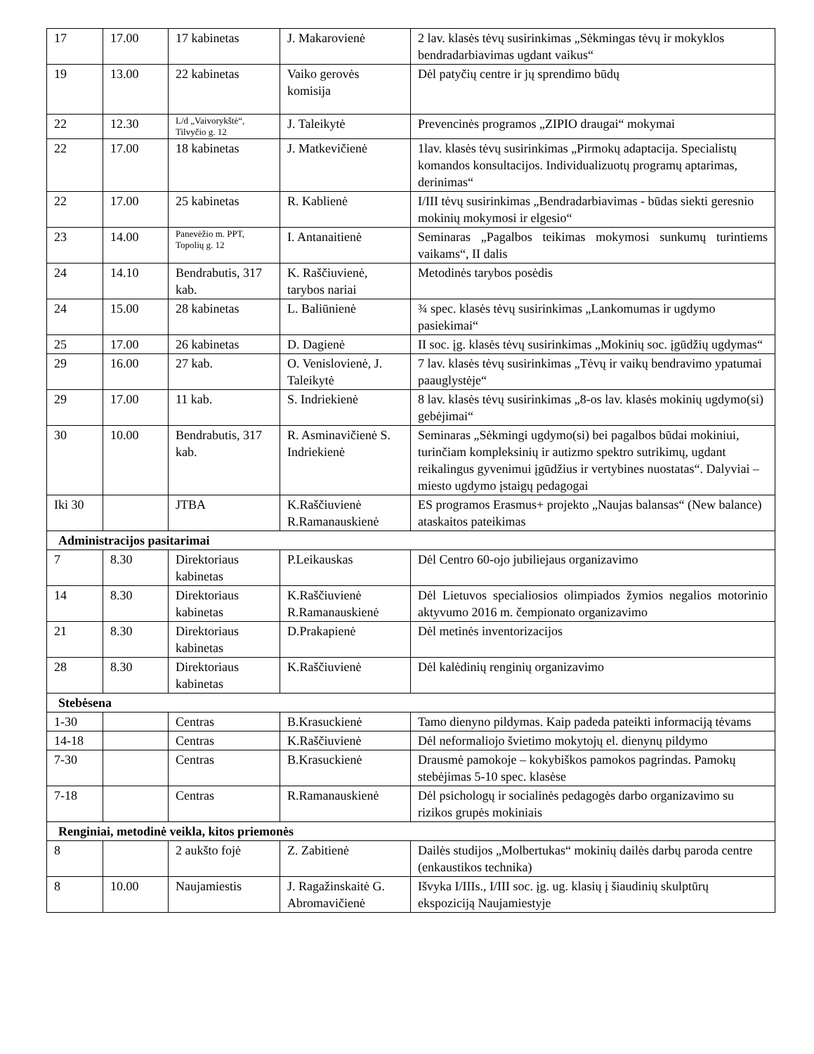| 17 | 17.00 | 17 kabinetas | J. Makarovienė | 2 lav. klasės tėvų susirinkimas „Sėkmingas tėvų ir mokyklos bendradarbiavimas ugdant vaikus“ |
| 19 | 13.00 | 22 kabinetas | Vaiko gerovės komisija | Dėl patyčių centre ir jų sprendimo būdų |
| 22 | 12.30 | L/d „Vaivorykštė“, Tilvyčio g. 12 | J. Taleikytė | Prevencinės programos „ZIPIO draugai“ mokymai |
| 22 | 17.00 | 18 kabinetas | J. Matkevičienė | 1lav. klasės tėvų susirinkimas „Pirmokų adaptacija. Specialistų komandos konsultacijos. Individualizuotų programų aptarimas, derinimas“ |
| 22 | 17.00 | 25 kabinetas | R. Kablienė | I/III tėvų susirinkimas „Bendradarbiavimas - būdas siekti geresnio mokinių mokymosi ir elgesio“ |
| 23 | 14.00 | Panevėžio m. PPT, Topolių g. 12 | I. Antanaitienė | Seminaras „Pagalbos teikimas mokymosi sunkumų turintiems vaikams“, II dalis |
| 24 | 14.10 | Bendrabutis, 317 kab. | K. Raščiuvienė, tarybos nariai | Metodinės tarybos posėdis |
| 24 | 15.00 | 28 kabinetas | L. Baliūnienė | ¾ spec. klasės tėvų susirinkimas „Lankomumas ir ugdymo pasiekimai“ |
| 25 | 17.00 | 26 kabinetas | D. Dagienė | II soc. įg. klasės tėvų susirinkimas „Mokinių soc. įgūdžių ugdymas“ |
| 29 | 16.00 | 27 kab. | O. Venislovienė, J. Taleikytė | 7 lav. klasės tėvų susirinkimas „Tėvų ir vaikų bendravimo ypatumai paauglystėje“ |
| 29 | 17.00 | 11 kab. | S. Indriekienė | 8 lav. klasės tėvų susirinkimas „8-os lav. klasės mokinių ugdymo(si) gebėjimai“ |
| 30 | 10.00 | Bendrabutis, 317 kab. | R. Asminavičienė S. Indriekienė | Seminaras „Sėkmingi ugdymo(si) bei pagalbos būdai mokiniui, turinčiam kompleksinių ir autizmo spektro sutrikimų, ugdant reikalingus gyvenimui įgūdžius ir vertybines nuostatas“. Dalyviai – miesto ugdymo įstaigų pedagogai |
| Iki 30 | | JTBA | K.Raščiuvienė R.Ramanauskienė | ES programos Erasmus+ projekto „Naujas balansas“ (New balance) ataskaitos pateikimas |
| Administracijos pasitarimai | | | | |
| 7 | 8.30 | Direktoriaus kabinetas | P.Leikauskas | Dėl Centro 60-ojo jubiliejaus organizavimo |
| 14 | 8.30 | Direktoriaus kabinetas | K.Raščiuvienė R.Ramanauskienė | Dėl Lietuvos specialiosios olimpiados žymios negalios motorinio aktyvumo 2016 m. čempionato organizavimo |
| 21 | 8.30 | Direktoriaus kabinetas | D.Prakapienė | Dėl metinės inventorizacijos |
| 28 | 8.30 | Direktoriaus kabinetas | K.Raščiuvienė | Dėl kalėdinių renginių organizavimo |
| Stebėsena | | | | |
| 1-30 | | Centras | B.Krasuckienė | Tamo dienyno pildymas. Kaip padeda pateikti informaciją tėvams |
| 14-18 | | Centras | K.Raščiuvienė | Dėl neformaliojo švietimo mokytojų el. dienynų pildymo |
| 7-30 | | Centras | B.Krasuckienė | Drausmė pamokoje – kokybiškos pamokos pagrindas. Pamokų stebėjimas 5-10 spec. klasėse |
| 7-18 | | Centras | R.Ramanauskienė | Dėl psichologų ir socialinės pedagogės darbo organizavimo su rizikos grupės mokiniais |
| Renginiai, metodinė veikla, kitos priemonės | | | | |
| 8 | | 2 aukšto fojė | Z. Zabitienė | Dailės studijos „Molbertukas“ mokinių dailės darbų paroda centre (enkaustikos technika) |
| 8 | 10.00 | Naujamiestis | J. Ragažinskaitė G. Abromavičienė | Išvyka I/IIIs., I/III soc. įg. ug. klasių į šiaudinių skulptūrų ekspoziciją Naujamiestyje |